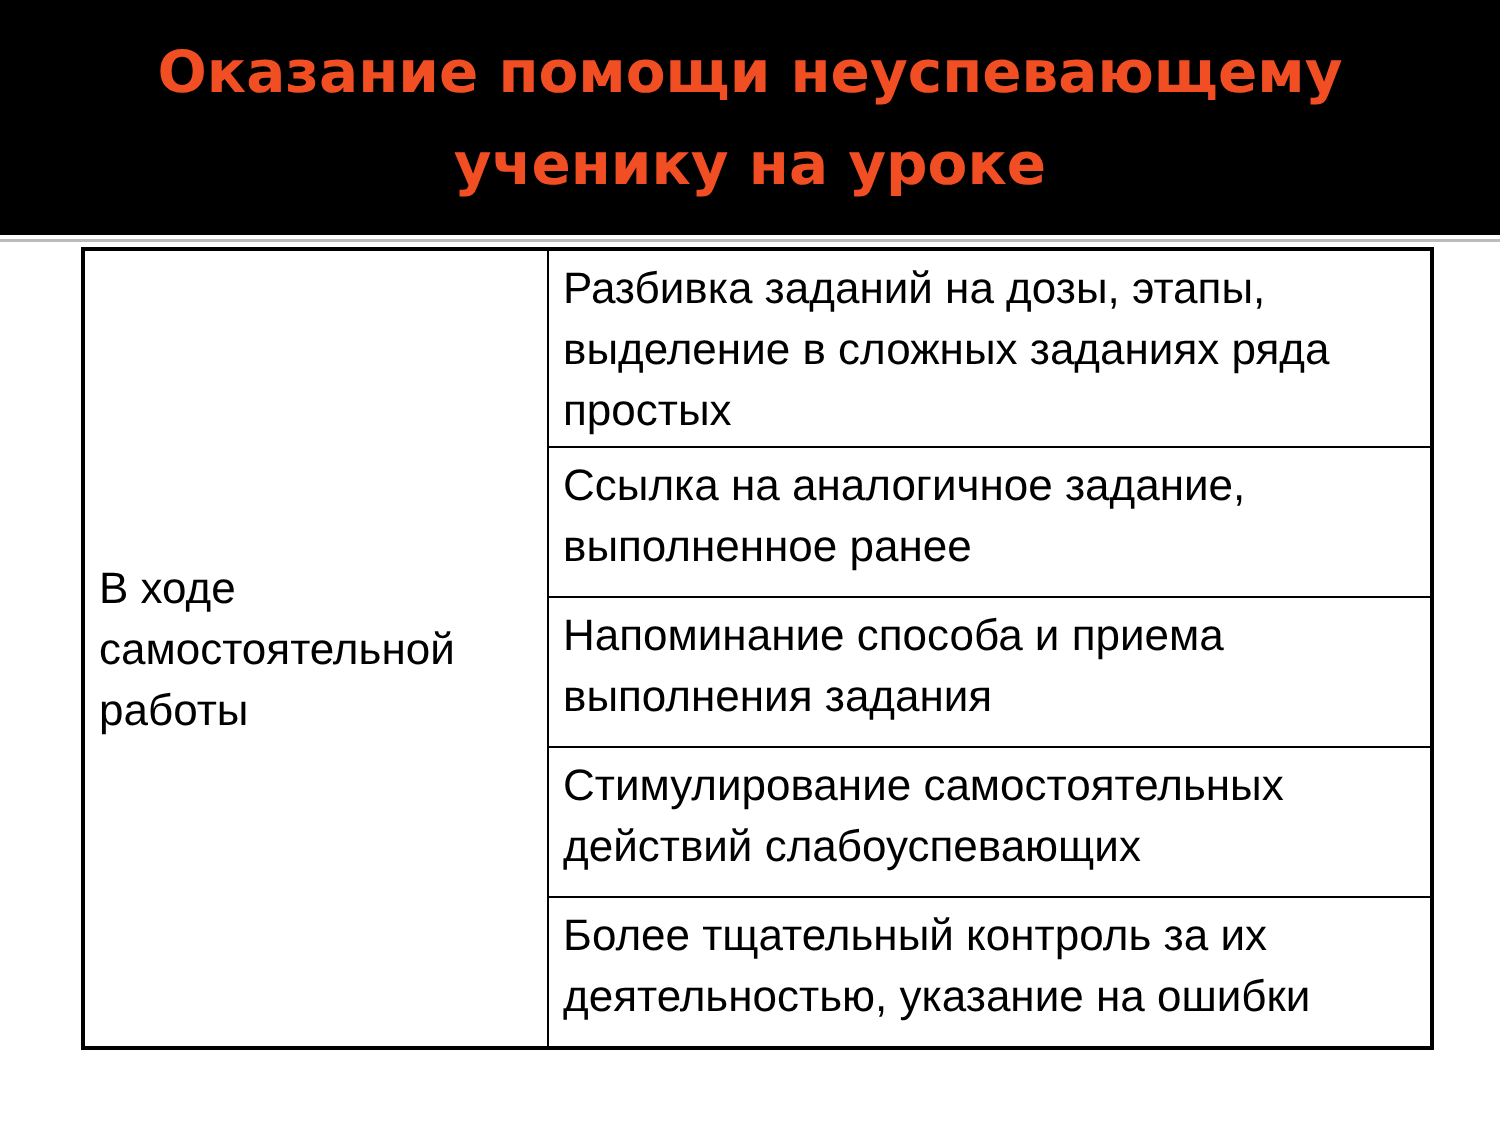Оказание помощи неуспевающему
ученику на уроке
| В ходе самостоятельной работы | Разбивка заданий на дозы, этапы, выделение в сложных заданиях ряда простых |
| | Ссылка на аналогичное задание, выполненное ранее |
| | Напоминание способа и приема выполнения задания |
| | Стимулирование самостоятельных действий слабоуспевающих |
| | Более тщательный контроль за их деятельностью, указание на ошибки |